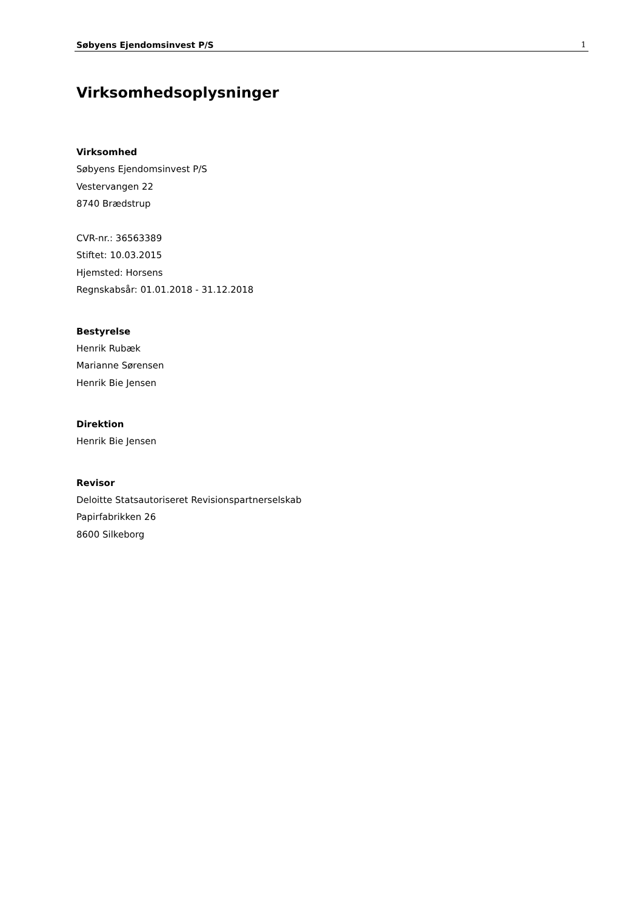Søbyens Ejendomsinvest P/S 1
Virksomhedsoplysninger
Virksomhed
Søbyens Ejendomsinvest P/S
Vestervangen 22
8740 Brædstrup
CVR-nr.: 36563389
Stiftet: 10.03.2015
Hjemsted: Horsens
Regnskabsår: 01.01.2018 - 31.12.2018
Bestyrelse
Henrik Rubæk
Marianne Sørensen
Henrik Bie Jensen
Direktion
Henrik Bie Jensen
Revisor
Deloitte Statsautoriseret Revisionspartnerselskab
Papirfabrikken 26
8600 Silkeborg